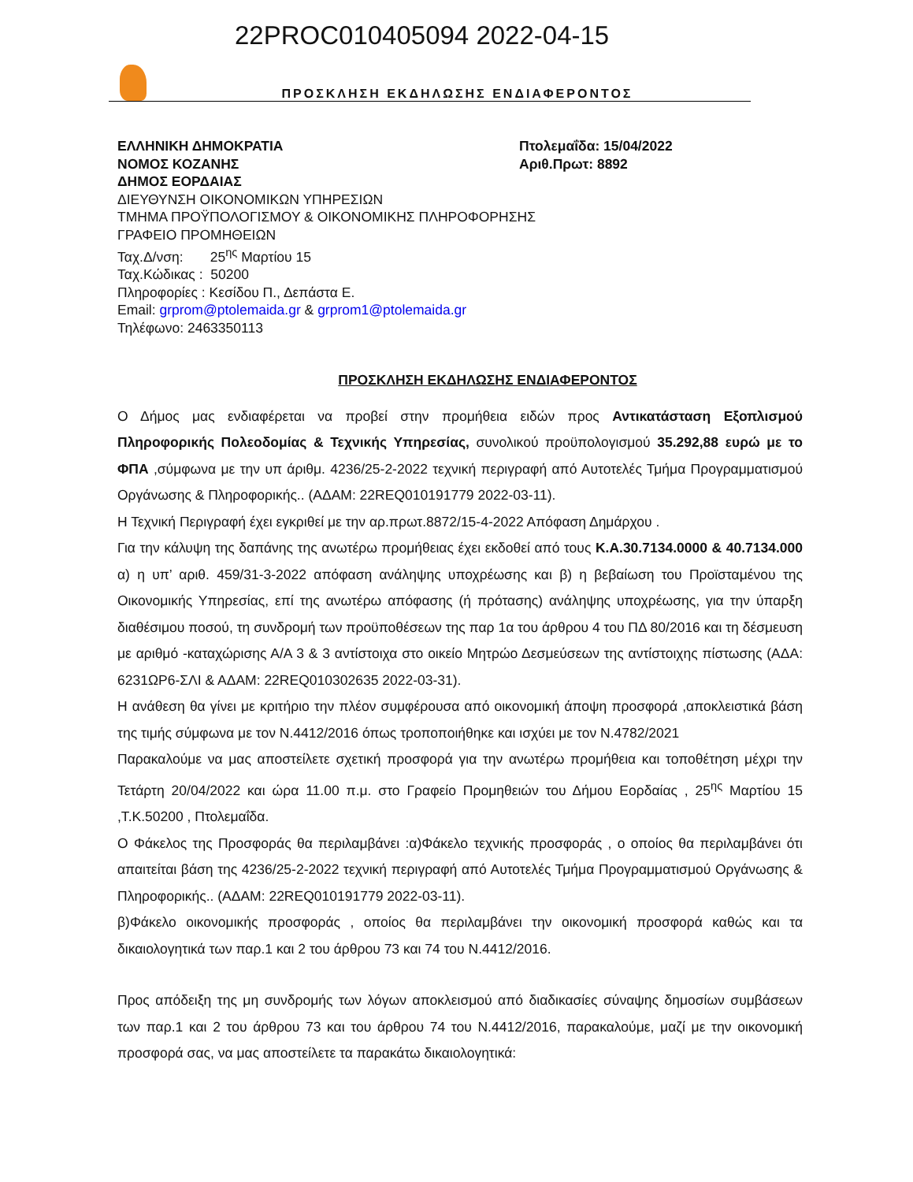22PROC010405094 2022-04-15
ΠΡΟΣΚΛΗΣΗ ΕΚΔΗΛΩΣΗΣ ΕΝΔΙΑΦΕΡΟΝΤΟΣ
ΕΛΛΗΝΙΚΗ ΔΗΜΟΚΡΑΤΙΑ
ΝΟΜΟΣ ΚΟΖΑΝΗΣ
ΔΗΜΟΣ ΕΟΡΔΑΙΑΣ
Πτολεμαΐδα: 15/04/2022
Αριθ.Πρωτ: 8892
ΔΙΕΥΘΥΝΣΗ ΟΙΚΟΝΟΜΙΚΩΝ ΥΠΗΡΕΣΙΩΝ
ΤΜΗΜΑ ΠΡΟΫΠΟΛΟΓΙΣΜΟΥ & ΟΙΚΟΝΟΜΙΚΗΣ ΠΛΗΡΟΦΟΡΗΣΗΣ
ΓΡΑΦΕΙΟ ΠΡΟΜΗΘΕΙΩΝ
Ταχ.Δ/νση: 25<sup>ης</sup> Μαρτίου 15
Ταχ.Κώδικας : 50200
Πληροφορίες : Κεσίδου Π., Δεπάστα Ε.
Email: grprom@ptolemaida.gr & grprom1@ptolemaida.gr
Τηλέφωνο: 2463350113
ΠΡΟΣΚΛΗΣΗ ΕΚΔΗΛΩΣΗΣ ΕΝΔΙΑΦΕΡΟΝΤΟΣ
Ο Δήμος μας ενδιαφέρεται να προβεί στην προμήθεια ειδών προς Αντικατάσταση Εξοπλισμού Πληροφορικής Πολεοδομίας & Τεχνικής Υπηρεσίας, συνολικού προϋπολογισμού 35.292,88 ευρώ με το ΦΠΑ ,σύμφωνα με την υπ άριθμ. 4236/25-2-2022 τεχνική περιγραφή από Αυτοτελές Τμήμα Προγραμματισμού Οργάνωσης & Πληροφορικής.. (ΑΔΑΜ: 22REQ010191779 2022-03-11).
Η Τεχνική Περιγραφή έχει εγκριθεί με την αρ.πρωτ.8872/15-4-2022 Απόφαση Δημάρχου .
Για την κάλυψη της δαπάνης της ανωτέρω προμήθειας έχει εκδοθεί από τους Κ.Α.30.7134.0000 & 40.7134.000 α) η υπ’ αριθ. 459/31-3-2022 απόφαση ανάληψης υποχρέωσης και β) η βεβαίωση του Προϊσταμένου της Οικονομικής Υπηρεσίας, επί της ανωτέρω απόφασης (ή πρότασης) ανάληψης υποχρέωσης, για την ύπαρξη διαθέσιμου ποσού, τη συνδρομή των προϋποθέσεων της παρ 1α του άρθρου 4 του ΠΔ 80/2016 και τη δέσμευση με αριθμό -καταχώρισης Α/Α 3 & 3 αντίστοιχα στο οικείο Μητρώο Δεσμεύσεων της αντίστοιχης πίστωσης (ΑΔΑ: 6231ΩΡ6-ΣΛΙ & ΑΔΑΜ: 22REQ010302635 2022-03-31).
Η ανάθεση θα γίνει με κριτήριο την πλέον συμφέρουσα από οικονομική άποψη προσφορά ,αποκλειστικά βάση της τιμής σύμφωνα με τον Ν.4412/2016 όπως τροποποιήθηκε και ισχύει με τον Ν.4782/2021
Παρακαλούμε να μας αποστείλετε σχετική προσφορά για την ανωτέρω προμήθεια και τοποθέτηση μέχρι την Τετάρτη 20/04/2022 και ώρα 11.00 π.μ. στο Γραφείο Προμηθειών του Δήμου Εορδαίας , 25<sup>ης</sup> Μαρτίου 15 ,Τ.Κ.50200 , Πτολεμαΐδα.
Ο Φάκελος της Προσφοράς θα περιλαμβάνει :α)Φάκελο τεχνικής προσφοράς , ο οποίος θα περιλαμβάνει ότι απαιτείται βάση της 4236/25-2-2022 τεχνική περιγραφή από Αυτοτελές Τμήμα Προγραμματισμού Οργάνωσης & Πληροφορικής.. (ΑΔΑΜ: 22REQ010191779 2022-03-11).
β)Φάκελο οικονομικής προσφοράς , οποίος θα περιλαμβάνει την οικονομική προσφορά καθώς και τα δικαιολογητικά των παρ.1 και 2 του άρθρου 73 και 74 του Ν.4412/2016.
Προς απόδειξη της μη συνδρομής των λόγων αποκλεισμού από διαδικασίες σύναψης δημοσίων συμβάσεων των παρ.1 και 2 του άρθρου 73 και του άρθρου 74 του Ν.4412/2016, παρακαλούμε, μαζί με την οικονομική προσφορά σας, να μας αποστείλετε τα παρακάτω δικαιολογητικά: